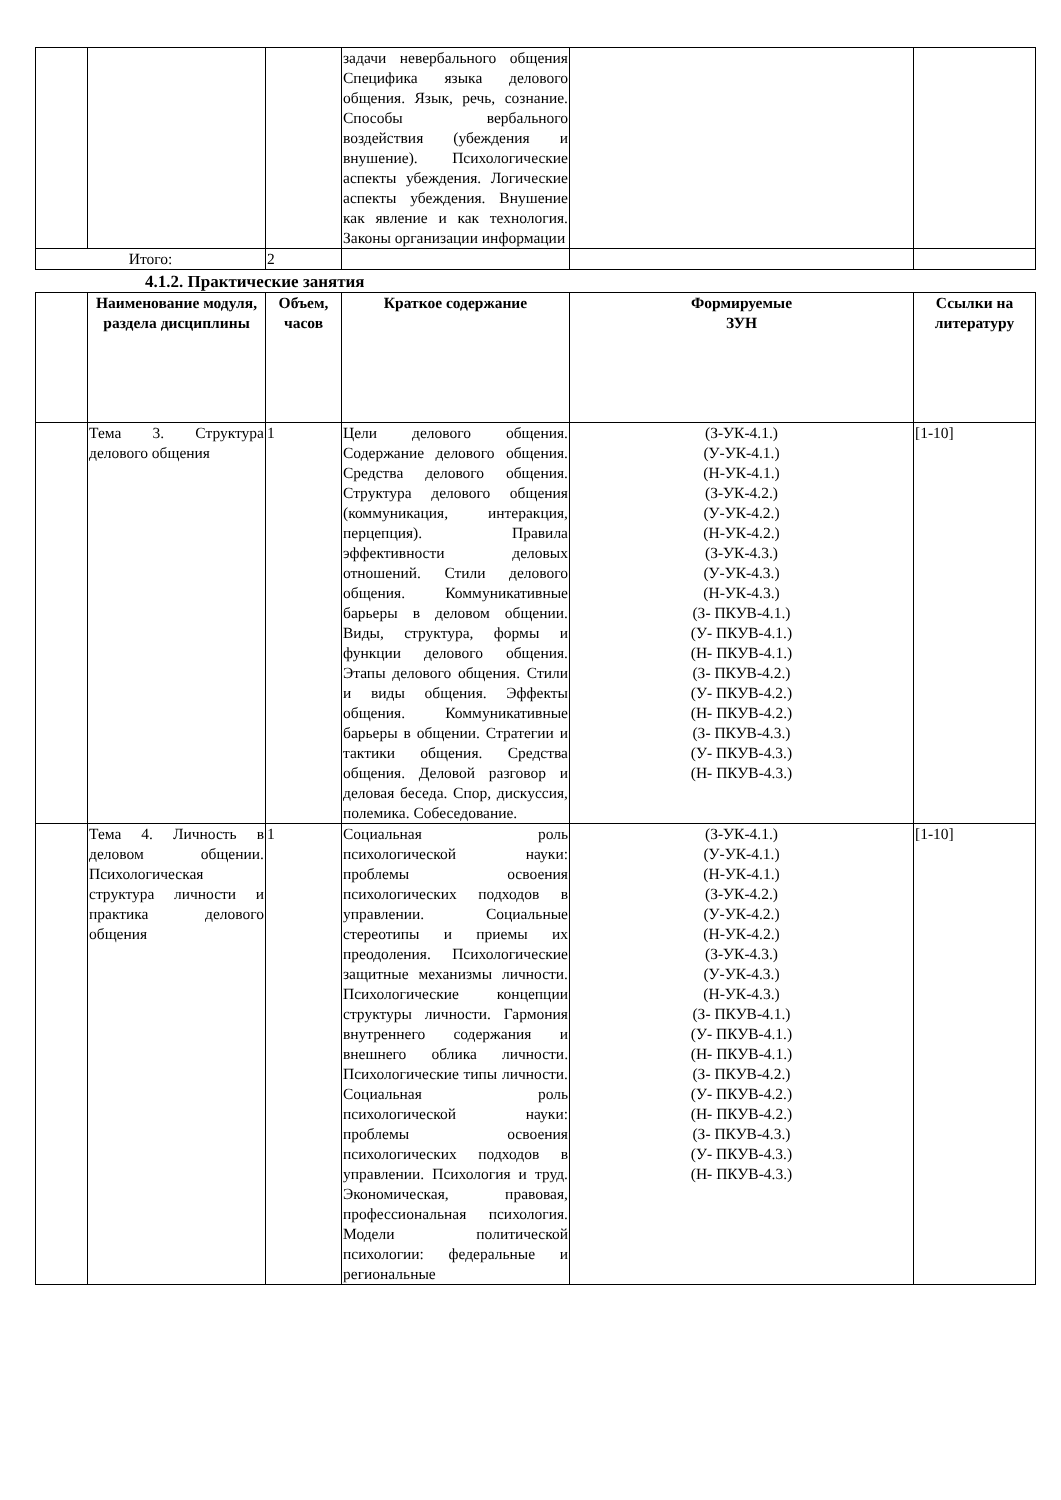| | | | задачи невербального общения Специфика языка делового общения. Язык, речь, сознание. Способы вербального воздействия (убеждения и внушение). Психологические аспекты убеждения. Логические аспекты убеждения. Внушение как явление и как технология. Законы организации информации | | |
| Итого: | | 2 | | | |
4.1.2. Практические занятия
| | Наименование модуля, раздела дисциплины | Объем, часов | Краткое содержание | Формируемые ЗУН | Ссылки на литературу |
| --- | --- | --- | --- | --- | --- |
| | Тема 3. Структура делового общения | 1 | Цели делового общения. Содержание делового общения. Средства делового общения. Структура делового общения (коммуникация, интеракция, перцепция). Правила эффективности деловых отношений. Стили делового общения. Коммуникативные барьеры в деловом общении. Виды, структура, формы и функции делового общения. Этапы делового общения. Стили и виды общения. Эффекты общения. Коммуникативные барьеры в общении. Стратегии и тактики общения. Средства общения. Деловой разговор и деловая беседа. Спор, дискуссия, полемика. Собеседование. | (З-УК-4.1.) (У-УК-4.1.) (Н-УК-4.1.) (З-УК-4.2.) (У-УК-4.2.) (Н-УК-4.2.) (З-УК-4.3.) (У-УК-4.3.) (Н-УК-4.3.) (З- ПКУВ-4.1.) (У- ПКУВ-4.1.) (Н- ПКУВ-4.1.) (З- ПКУВ-4.2.) (У- ПКУВ-4.2.) (Н- ПКУВ-4.2.) (З- ПКУВ-4.3.) (У- ПКУВ-4.3.) (Н- ПКУВ-4.3.) | [1-10] |
| | Тема 4. Личность в деловом общении. Психологическая структура личности и практика делового общения | 1 | Социальная роль психологической науки: проблемы освоения психологических подходов в управлении. Социальные стереотипы и приемы их преодоления. Психологические защитные механизмы личности. Психологические концепции структуры личности. Гармония внутреннего содержания и внешнего облика личности. Психологические типы личности. Социальная роль психологической науки: проблемы освоения психологических подходов в управлении. Психология и труд. Экономическая, правовая, профессиональная психология. Модели политической психологии: федеральные и региональные | (З-УК-4.1.) (У-УК-4.1.) (Н-УК-4.1.) (З-УК-4.2.) (У-УК-4.2.) (Н-УК-4.2.) (З-УК-4.3.) (У-УК-4.3.) (Н-УК-4.3.) (З- ПКУВ-4.1.) (У- ПКУВ-4.1.) (Н- ПКУВ-4.1.) (З- ПКУВ-4.2.) (У- ПКУВ-4.2.) (Н- ПКУВ-4.2.) (З- ПКУВ-4.3.) (У- ПКУВ-4.3.) (Н- ПКУВ-4.3.) | [1-10] |